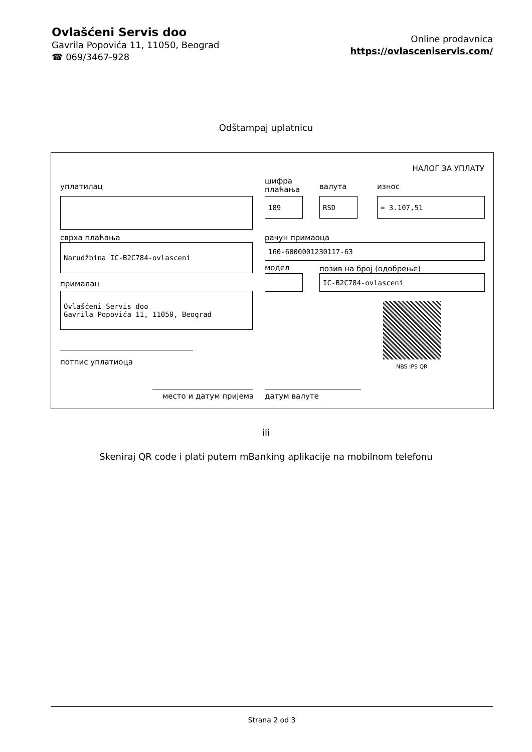Ovlašćeni Servis doo
Gavrila Popovića 11, 11050, Beograd
☎ 069/3467-928
Online prodavnica
https://ovlasceniservis.com/
Odštampaj uplatnicu
НАЛОГ ЗА УПЛАТУ
уплатилац
шифра
плаћања
валута износ
189 RSD = 3.107,51
сврха плаћања рачун примаоца
Narudžbina IC-B2C784-ovlasceni 160-6000001230117-63
модел позив на број (одобрење)
IC-B2C784-ovlasceni
прималац
Ovlašćeni Servis doo
Gavrila Popovića 11, 11050, Beograd
NBS IPS QR
потпис уплатиоца
место и датум пријема датум валуте
ili
Skeniraj QR code i plati putem mBanking aplikacije na mobilnom telefonu
Strana 2 od 3